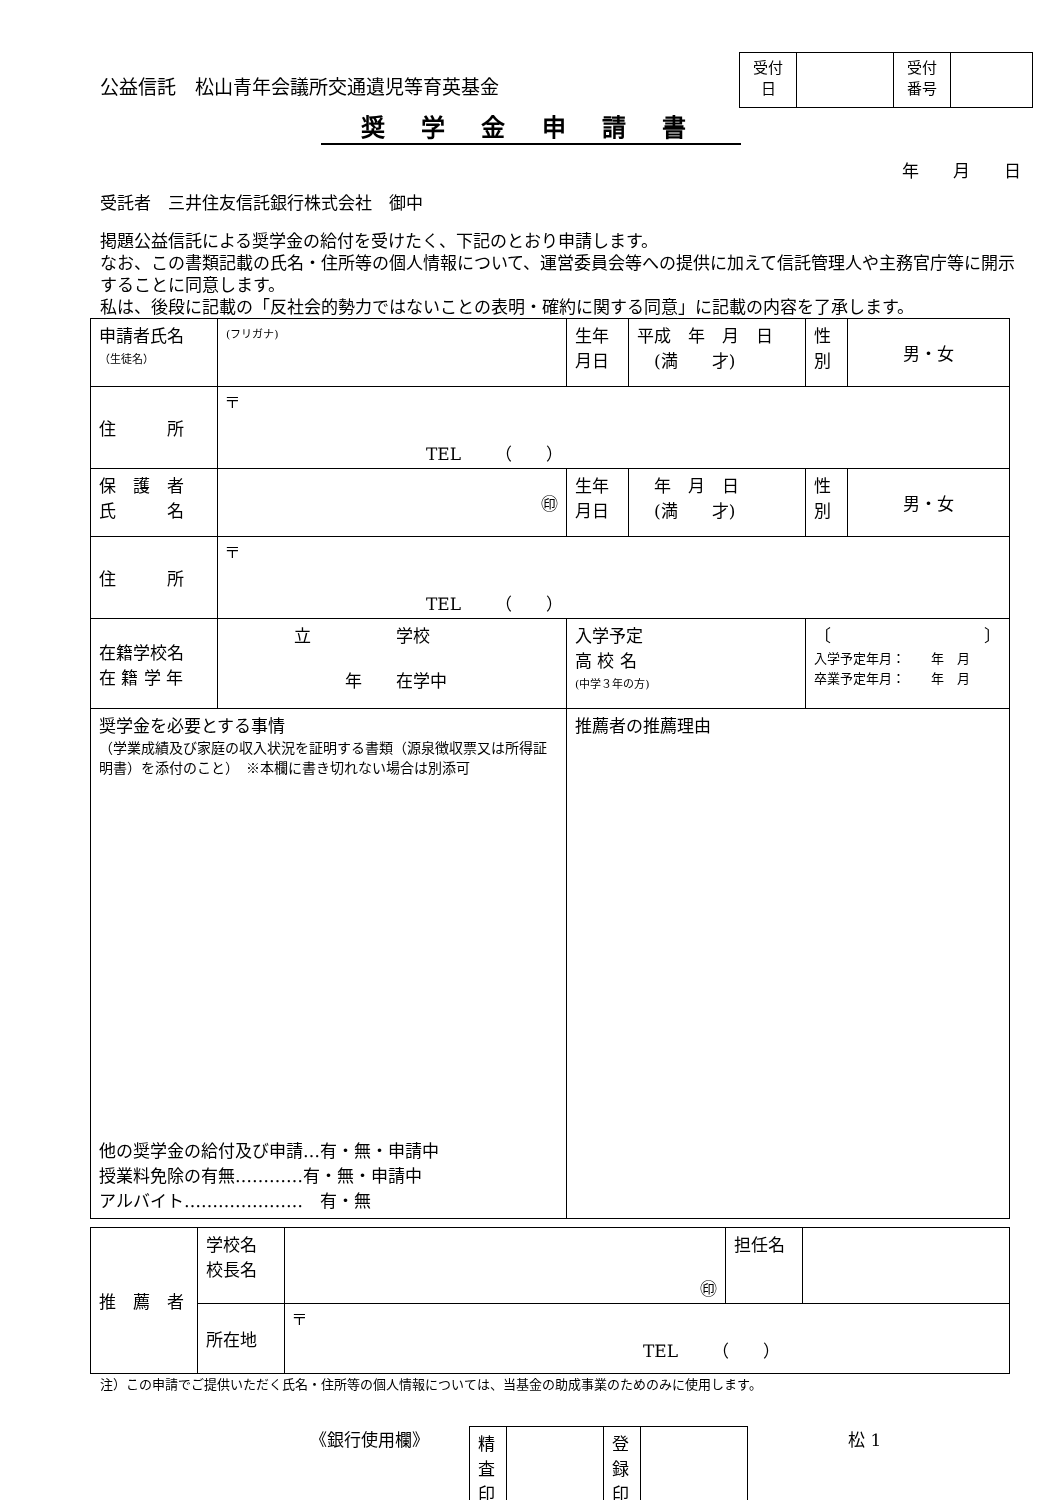公益信託　松山青年会議所交通遺児等育英基金
| 受付 日 | | 受付 番号 | |
奨 学 金 申 請 書
年　　月　　日
受託者　三井住友信託銀行株式会社　御中
掲題公益信託による奨学金の給付を受けたく、下記のとおり申請します。
なお、この書類記載の氏名・住所等の個人情報について、運営委員会等への提供に加えて信託管理人や主務官庁等に開示することに同意します。
私は、後段に記載の「反社会的勢力ではないことの表明・確約に関する同意」に記載の内容を了承します。
| 申請者氏名 （生徒名） | (フリガナ) | 生年 月日 | 平成 年 月 日 (満 才) | 性 別 | 男・女 |
| 住 所 | 〒 TEL （ ） | | | | |
| 保 護 者 氏 名 | ㊞ | 生年 月日 | 年 月 日 (満 才) | 性 別 | 男・女 |
| 住 所 | 〒 TEL （ ） | | | | |
| 在籍学校名 在 籍 学 年 | 立 学校 年 在学中 | 入学予定 高 校 名 (中学３年の方) | | 〔 〕 入学予定年月： 年 月 卒業予定年月： 年 月 | |
| 奨学金を必要とする事情 （学業成績及び家庭の収入状況を証明する書類（源泉徴収票又は所得証明書）を添付のこと） ※本欄に書き切れない場合は別添可 他の奨学金の給付及び申請…有・無・申請中 授業料免除の有無…………有・無・申請中 アルバイト………………… 有・無 | | 推薦者の推薦理由 | | | |
| 推 薦 者 | 学校名 校長名 | ㊞ | 担任名 | |
| | 所在地 | 〒 TEL （ ） | | |
注）この申請でご提供いただく氏名・住所等の個人情報については、当基金の助成事業のためのみに使用します。
《銀行使用欄》
| 精査印 | | 登録印 | |
松 1